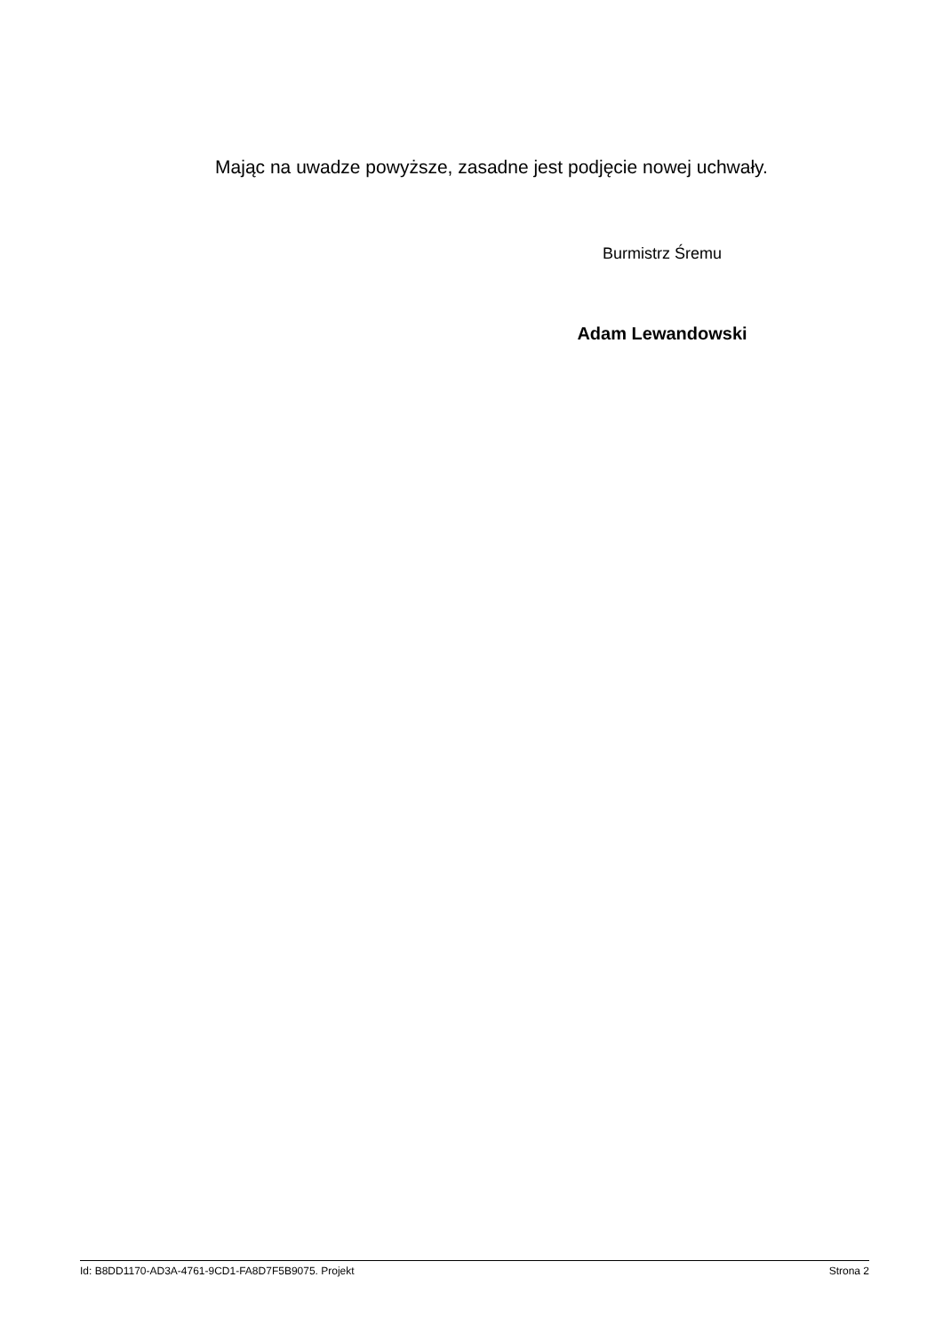Mając na uwadze powyższe, zasadne jest podjęcie nowej uchwały.
Burmistrz Śremu
Adam Lewandowski
Id: B8DD1170-AD3A-4761-9CD1-FA8D7F5B9075. Projekt Strona 2